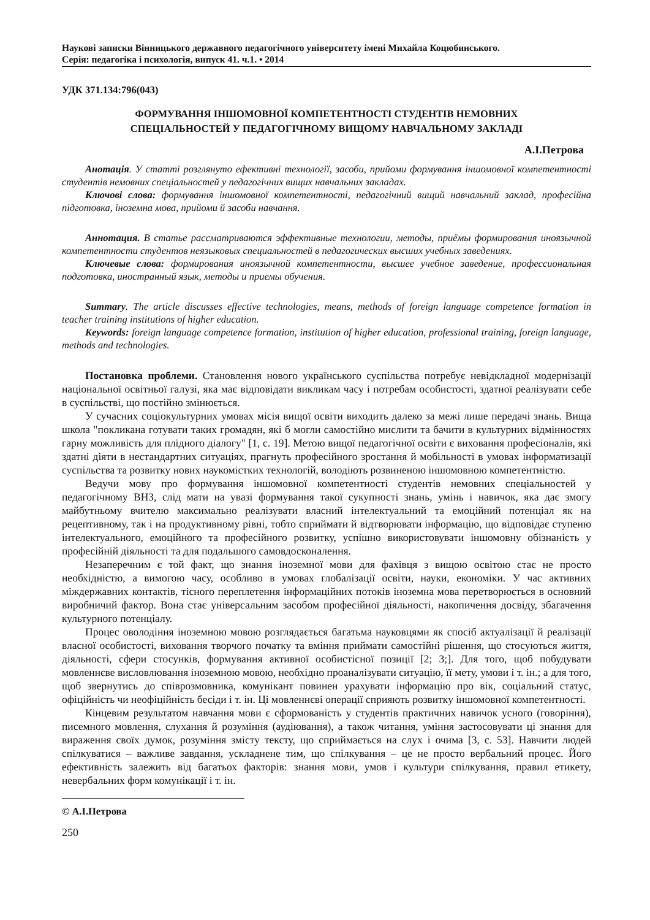Наукові записки Вінницького державного педагогічного університету імені Михайла Коцюбинського.
Серія: педагогіка і психологія, випуск 41. ч.1. • 2014
УДК 371.134:796(043)
ФОРМУВАННЯ ІНШОМОВНОЇ КОМПЕТЕНТНОСТІ СТУДЕНТІВ НЕМОВНИХ
СПЕЦІАЛЬНОСТЕЙ У ПЕДАГОГІЧНОМУ ВИЩОМУ НАВЧАЛЬНОМУ ЗАКЛАДІ
А.І.Петрова
Анотація. У статті розглянуто ефективні технології, засоби, прийоми формування іншомовної компетентності студентів немовних спеціальностей у педагогічних вищих навчальних закладах.
Ключові слова: формування іншомовної компетентності, педагогічний вищий навчальний заклад, професійна підготовка, іноземна мова, прийоми й засоби навчання.
Аннотация. В статье рассматриваются эффективные технологии, методы, приёмы формирования иноязычной компетентности студентов неязыковых специальностей в педагогических высших учебных заведениях.
Ключевые слова: формирования иноязычной компетентности, высшее учебное заведение, профессиональная подготовка, иностранный язык, методы и приемы обучения.
Summary. The article discusses effective technologies, means, methods of foreign language competence formation in teacher training institutions of higher education.
Keywords: foreign language competence formation, institution of higher education, professional training, foreign language, methods and technologies.
Постановка проблеми. Становлення нового українського суспільства потребує невідкладної модернізації національної освітньої галузі, яка має відповідати викликам часу і потребам особистості, здатної реалізувати себе в суспільстві, що постійно змінюється.
У сучасних соціокультурних умовах місія вищої освіти виходить далеко за межі лише передачі знань. Вища школа "покликана готувати таких громадян, які б могли самостійно мислити та бачити в культурних відмінностях гарну можливість для плідного діалогу" [1, с. 19]. Метою вищої педагогічної освіти є виховання професіоналів, які здатні діяти в нестандартних ситуаціях, прагнуть професійного зростання й мобільності в умовах інформатизації суспільства та розвитку нових наукомістких технологій, володіють розвиненою іншомовною компетентністю.
Ведучи мову про формування іншомовної компетентності студентів немовних спеціальностей у педагогічному ВНЗ, слід мати на увазі формування такої сукупності знань, умінь і навичок, яка дає змогу майбутньому вчителю максимально реалізувати власний інтелектуальний та емоційний потенціал як на рецептивному, так і на продуктивному рівні, тобто сприймати й відтворювати інформацію, що відповідає ступеню інтелектуального, емоційного та професійного розвитку, успішно використовувати іншомовну обізнаність у професійній діяльності та для подальшого самовдосконалення.
Незаперечним є той факт, що знання іноземної мови для фахівця з вищою освітою стає не просто необхідністю, а вимогою часу, особливо в умовах глобалізації освіти, науки, економіки. У час активних міждержавних контактів, тісного переплетення інформаційних потоків іноземна мова перетворюється в основний виробничий фактор. Вона стає універсальним засобом професійної діяльності, накопичення досвіду, збагачення культурного потенціалу.
Процес оволодіння іноземною мовою розглядається багатьма науковцями як спосіб актуалізації й реалізації власної особистості, виховання творчого початку та вміння приймати самостійні рішення, що стосуються життя, діяльності, сфери стосунків, формування активної особистісної позиції [2; 3;]. Для того, щоб побудувати мовленнєве висловлювання іноземною мовою, необхідно проаналізувати ситуацію, її мету, умови і т. ін.; а для того, щоб звернутись до співрозмовника, комунікант повинен урахувати інформацію про вік, соціальний статус, офіційність чи неофіційність бесіди і т. ін. Ці мовленнєві операції сприяють розвитку іншомовної компетентності.
Кінцевим результатом навчання мови є сформованість у студентів практичних навичок усного (говоріння), писемного мовлення, слухання й розуміння (аудіювання), а також читання, уміння застосовувати ці знання для вираження своїх думок, розуміння змісту тексту, що сприймається на слух і очима [3, с. 53]. Навчити людей спілкуватися – важливе завдання, ускладнене тим, що спілкування – це не просто вербальний процес. Його ефективність залежить від багатьох факторів: знання мови, умов і культури спілкування, правил етикету, невербальних форм комунікації і т. ін.
© А.І.Петрова
250